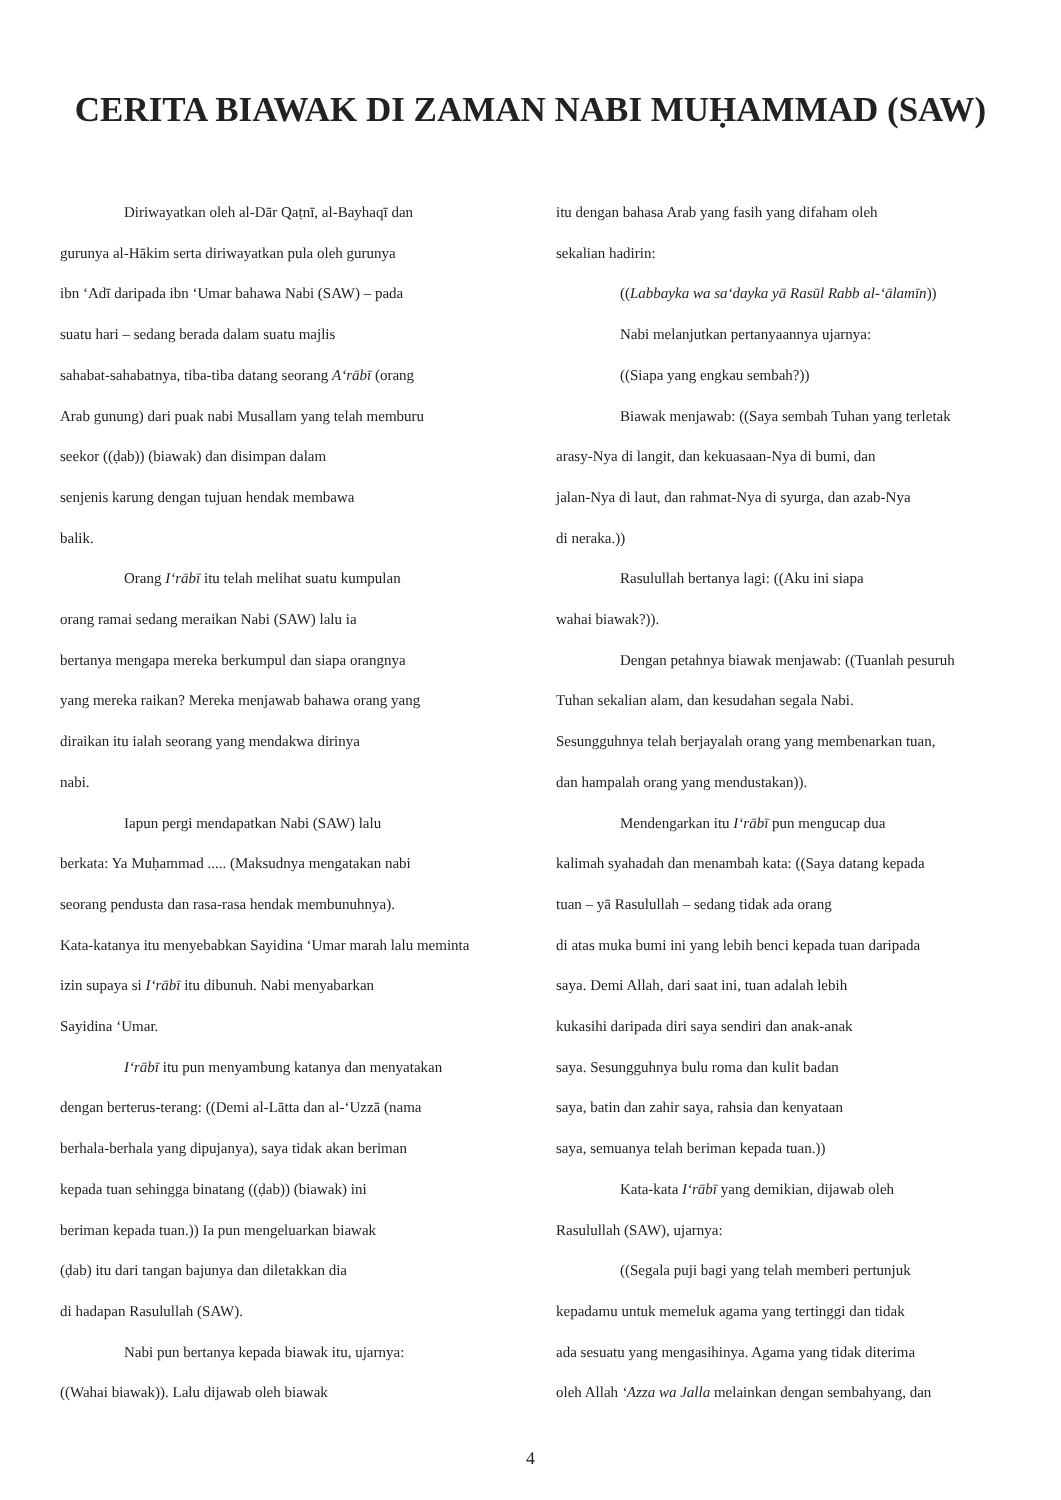CERITA BIAWAK DI ZAMAN NABI MUḤAMMAD (SAW)
Diriwayatkan oleh al-Dār Qaṭnī, al-Bayhaqī dan
gurunya al-Hākim serta diriwayatkan pula oleh gurunya
ibn ‘Adī daripada ibn ‘Umar bahawa Nabi (SAW) – pada
suatu hari – sedang berada dalam suatu majlis
sahabat-sahabatnya, tiba-tiba datang seorang A‘rābī (orang
Arab gunung) dari puak nabi Musallam yang telah memburu
seekor ((ḍab)) (biawak) dan disimpan dalam
senjenis karung dengan tujuan hendak membawa
balik.
Orang I‘rābī itu telah melihat suatu kumpulan
orang ramai sedang meraikan Nabi (SAW) lalu ia
bertanya mengapa mereka berkumpul dan siapa orangnya
yang mereka raikan? Mereka menjawab bahawa orang yang
diraikan itu ialah seorang yang mendakwa dirinya
nabi.
Iapun pergi mendapatkan Nabi (SAW) lalu
berkata: Ya Muḥammad ..... (Maksudnya mengatakan nabi
seorang pendusta dan rasa-rasa hendak membunuhnya).
Kata-katanya itu menyebabkan Sayidina ‘Umar marah lalu meminta
izin supaya si I‘rābī itu dibunuh. Nabi menyabarkan
Sayidina ‘Umar.
I‘rābī itu pun menyambung katanya dan menyatakan
dengan berterus-terang: ((Demi al-Lātta dan al-‘Uzzā (nama
berhala-berhala yang dipujanya), saya tidak akan beriman
kepada tuan sehingga binatang ((ḍab)) (biawak) ini
beriman kepada tuan.)) Ia pun mengeluarkan biawak
(ḍab) itu dari tangan bajunya dan diletakkan dia
di hadapan Rasulullah (SAW).
Nabi pun bertanya kepada biawak itu, ujarnya:
((Wahai biawak)). Lalu dijawab oleh biawak
itu dengan bahasa Arab yang fasih yang difaham oleh
sekalian hadirin:
((Labbayka wa sa‘dayka yā Rasūl Rabb al-‘ālamīn))
Nabi melanjutkan pertanyaannya ujarnya:
((Siapa yang engkau sembah?))
Biawak menjawab: ((Saya sembah Tuhan yang terletak
arasy-Nya di langit, dan kekuasaan-Nya di bumi, dan
jalan-Nya di laut, dan rahmat-Nya di syurga, dan azab-Nya
di neraka.))
Rasulullah bertanya lagi: ((Aku ini siapa
wahai biawak?)).
Dengan petahnya biawak menjawab: ((Tuanlah pesuruh
Tuhan sekalian alam, dan kesudahan segala Nabi.
Sesungguhnya telah berjayalah orang yang membenarkan tuan,
dan hampalah orang yang mendustakan)).
Mendengarkan itu I‘rābī pun mengucap dua
kalimah syahadah dan menambah kata: ((Saya datang kepada
tuan – yā Rasulullah – sedang tidak ada orang
di atas muka bumi ini yang lebih benci kepada tuan daripada
saya. Demi Allah, dari saat ini, tuan adalah lebih
kukasihi daripada diri saya sendiri dan anak-anak
saya. Sesungguhnya bulu roma dan kulit badan
saya, batin dan zahir saya, rahsia dan kenyataan
saya, semuanya telah beriman kepada tuan.))
Kata-kata I‘rābī yang demikian, dijawab oleh
Rasulullah (SAW), ujarnya:
((Segala puji bagi yang telah memberi pertunjuk
kepadamu untuk memeluk agama yang tertinggi dan tidak
ada sesuatu yang mengasihinya. Agama yang tidak diterima
oleh Allah ‘Azza wa Jalla melainkan dengan sembahyang, dan
4